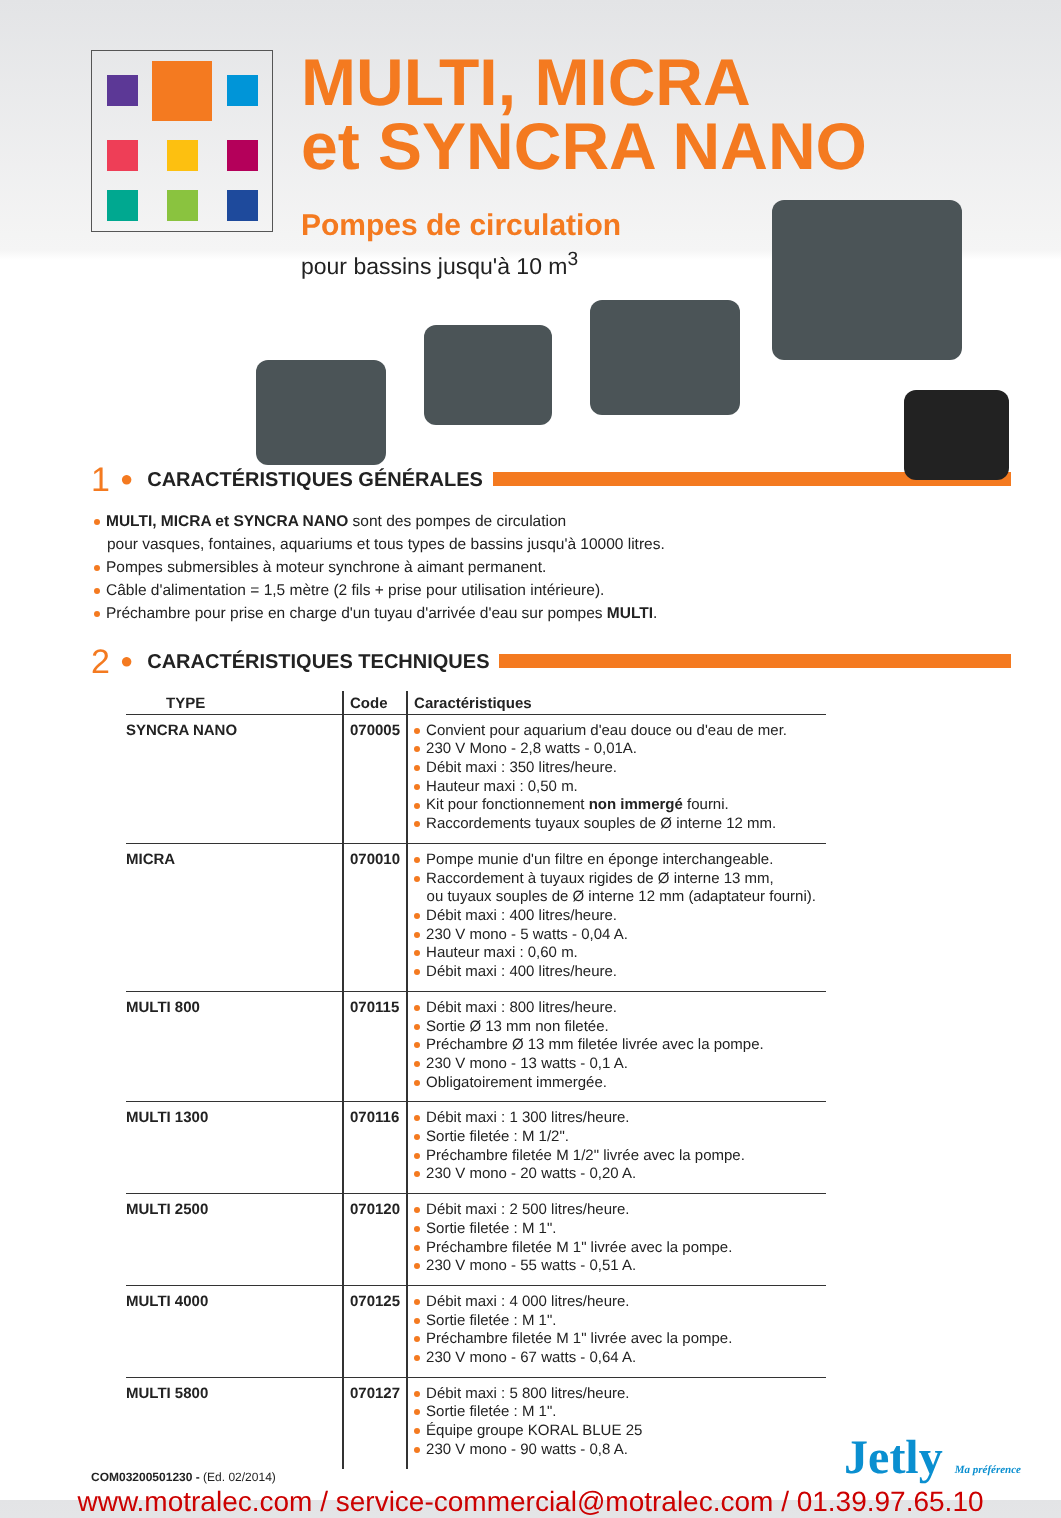MULTI, MICRA
et SYNCRA NANO
Pompes de circulation
pour bassins jusqu'à 10 m<sup>3</sup>
1 ● CARACTÉRISTIQUES GÉNÉRALES
MULTI, MICRA et SYNCRA NANO sont des pompes de circulation
pour vasques, fontaines, aquariums et tous types de bassins jusqu'à 10000 litres.
Pompes submersibles à moteur synchrone à aimant permanent.
Câble d'alimentation = 1,5 mètre (2 fils + prise pour utilisation intérieure).
Préchambre pour prise en charge d'un tuyau d'arrivée d'eau sur pompes MULTI.
2 ● CARACTÉRISTIQUES TECHNIQUES
| TYPE | Code | Caractéristiques |
| --- | --- | --- |
| SYNCRA NANO | 070005 | Convient pour aquarium d'eau douce ou d'eau de mer. 230 V Mono - 2,8 watts - 0,01A. Débit maxi : 350 litres/heure. Hauteur maxi : 0,50 m. Kit pour fonctionnement non immergé fourni. Raccordements tuyaux souples de Ø interne 12 mm. |
| MICRA | 070010 | Pompe munie d'un filtre en éponge interchangeable. Raccordement à tuyaux rigides de Ø interne 13 mm, ou tuyaux souples de Ø interne 12 mm (adaptateur fourni). Débit maxi : 400 litres/heure. 230 V mono - 5 watts - 0,04 A. Hauteur maxi : 0,60 m. Débit maxi : 400 litres/heure. |
| MULTI 800 | 070115 | Débit maxi : 800 litres/heure. Sortie Ø 13 mm non filetée. Préchambre Ø 13 mm filetée livrée avec la pompe. 230 V mono - 13 watts - 0,1 A. Obligatoirement immergée. |
| MULTI 1300 | 070116 | Débit maxi : 1 300 litres/heure. Sortie filetée : M 1/2". Préchambre filetée M 1/2" livrée avec la pompe. 230 V mono - 20 watts - 0,20 A. |
| MULTI 2500 | 070120 | Débit maxi : 2 500 litres/heure. Sortie filetée : M 1". Préchambre filetée M 1" livrée avec la pompe. 230 V mono - 55 watts - 0,51 A. |
| MULTI 4000 | 070125 | Débit maxi : 4 000 litres/heure. Sortie filetée : M 1". Préchambre filetée M 1" livrée avec la pompe. 230 V mono - 67 watts - 0,64 A. |
| MULTI 5800 | 070127 | Débit maxi : 5 800 litres/heure. Sortie filetée : M 1". Équipe groupe KORAL BLUE 25 230 V mono - 90 watts - 0,8 A. |
COM03200501230 - (Ed. 02/2014)
Jetly Ma préférence
www.motralec.com / service-commercial@motralec.com / 01.39.97.65.10